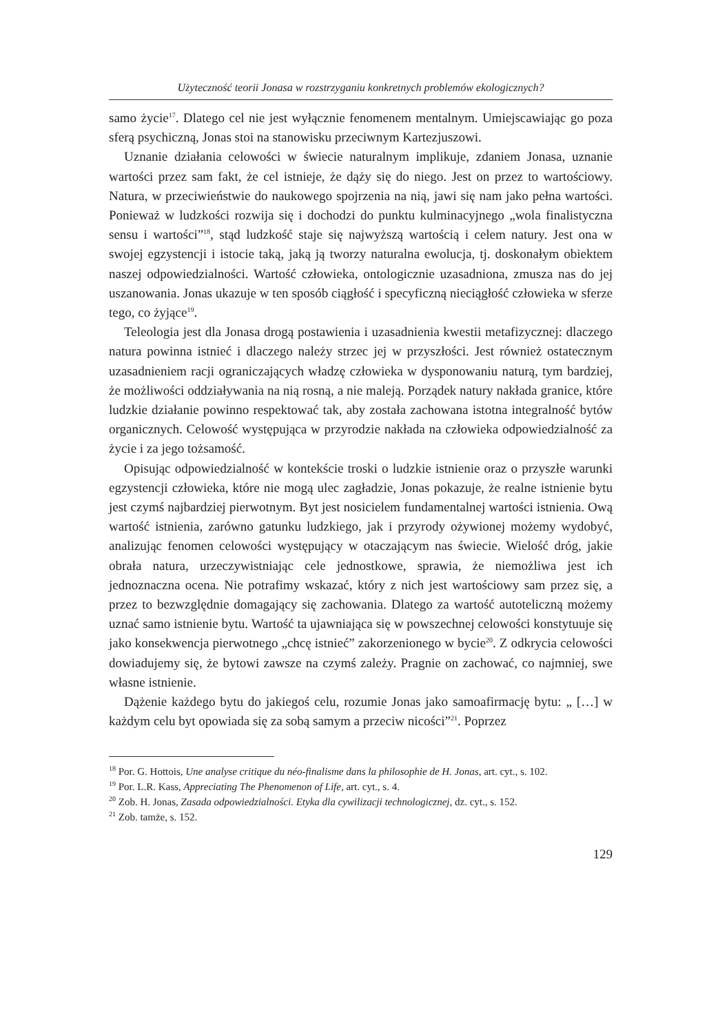Użyteczność teorii Jonasa w rozstrzyganiu konkretnych problemów ekologicznych?
samo życie<sup>17</sup>. Dlatego cel nie jest wyłącznie fenomenem mentalnym. Umiejscawiając go poza sferą psychiczną, Jonas stoi na stanowisku przeciwnym Kartezjuszowi.
Uznanie działania celowości w świecie naturalnym implikuje, zdaniem Jonasa, uznanie wartości przez sam fakt, że cel istnieje, że dąży się do niego. Jest on przez to wartościowy. Natura, w przeciwieństwie do naukowego spojrzenia na nią, jawi się nam jako pełna wartości. Ponieważ w ludzkości rozwija się i dochodzi do punktu kulminacyjnego „wola finalistyczna sensu i wartości”<sup>18</sup>, stąd ludzkość staje się najwyższą wartością i celem natury. Jest ona w swojej egzystencji i istocie taką, jaką ją tworzy naturalna ewolucja, tj. doskonałym obiektem naszej odpowiedzialności. Wartość człowieka, ontologicznie uzasadniona, zmusza nas do jej uszanowania. Jonas ukazuje w ten sposób ciągłość i specyficzną nieciągłość człowieka w sferze tego, co żyjące<sup>19</sup>.
Teleologia jest dla Jonasa drogą postawienia i uzasadnienia kwestii metafizycznej: dlaczego natura powinna istnieć i dlaczego należy strzec jej w przyszłości. Jest również ostatecznym uzasadnieniem racji ograniczających władzę człowieka w dysponowaniu naturą, tym bardziej, że możliwości oddziaływania na nią rosną, a nie maleją. Porządek natury nakłada granice, które ludzkie działanie powinno respektować tak, aby została zachowana istotna integralność bytów organicznych. Celowość występująca w przyrodzie nakłada na człowieka odpowiedzialność za życie i za jego tożsamość.
Opisując odpowiedzialność w kontekście troski o ludzkie istnienie oraz o przyszłe warunki egzystencji człowieka, które nie mogą ulec zagładzie, Jonas pokazuje, że realne istnienie bytu jest czymś najbardziej pierwotnym. Byt jest nosicielem fundamentalnej wartości istnienia. Ową wartość istnienia, zarówno gatunku ludzkiego, jak i przyrody ożywionej możemy wydobyć, analizując fenomen celowości występujący w otaczającym nas świecie. Wielość dróg, jakie obrała natura, urzeczywistniając cele jednostkowe, sprawia, że niemożliwa jest ich jednoznaczna ocena. Nie potrafimy wskazać, który z nich jest wartościowy sam przez się, a przez to bezwzględnie domagający się zachowania. Dlatego za wartość autoteliczną możemy uznać samo istnienie bytu. Wartość ta ujawniająca się w powszechnej celowości konstytuuje się jako konsekwencja pierwotnego „chcę istnieć” zakorzenionego w bycie<sup>20</sup>. Z odkrycia celowości dowiadujemy się, że bytowi zawsze na czymś zależy. Pragnie on zachować, co najmniej, swe własne istnienie.
Dążenie każdego bytu do jakiegoś celu, rozumie Jonas jako samoafirmację bytu: „ […] w każdym celu byt opowiada się za sobą samym a przeciw nicości”<sup>21</sup>. Poprzez
<sup>18</sup> Por. G. Hottois, Une analyse critique du néo-finalisme dans la philosophie de H. Jonas, art. cyt., s. 102.
<sup>19</sup> Por. L.R. Kass, Appreciating The Phenomenon of Life, art. cyt., s. 4.
<sup>20</sup> Zob. H. Jonas, Zasada odpowiedzialności. Etyka dla cywilizacji technologicznej, dz. cyt., s. 152.
<sup>21</sup> Zob. tamże, s. 152.
129